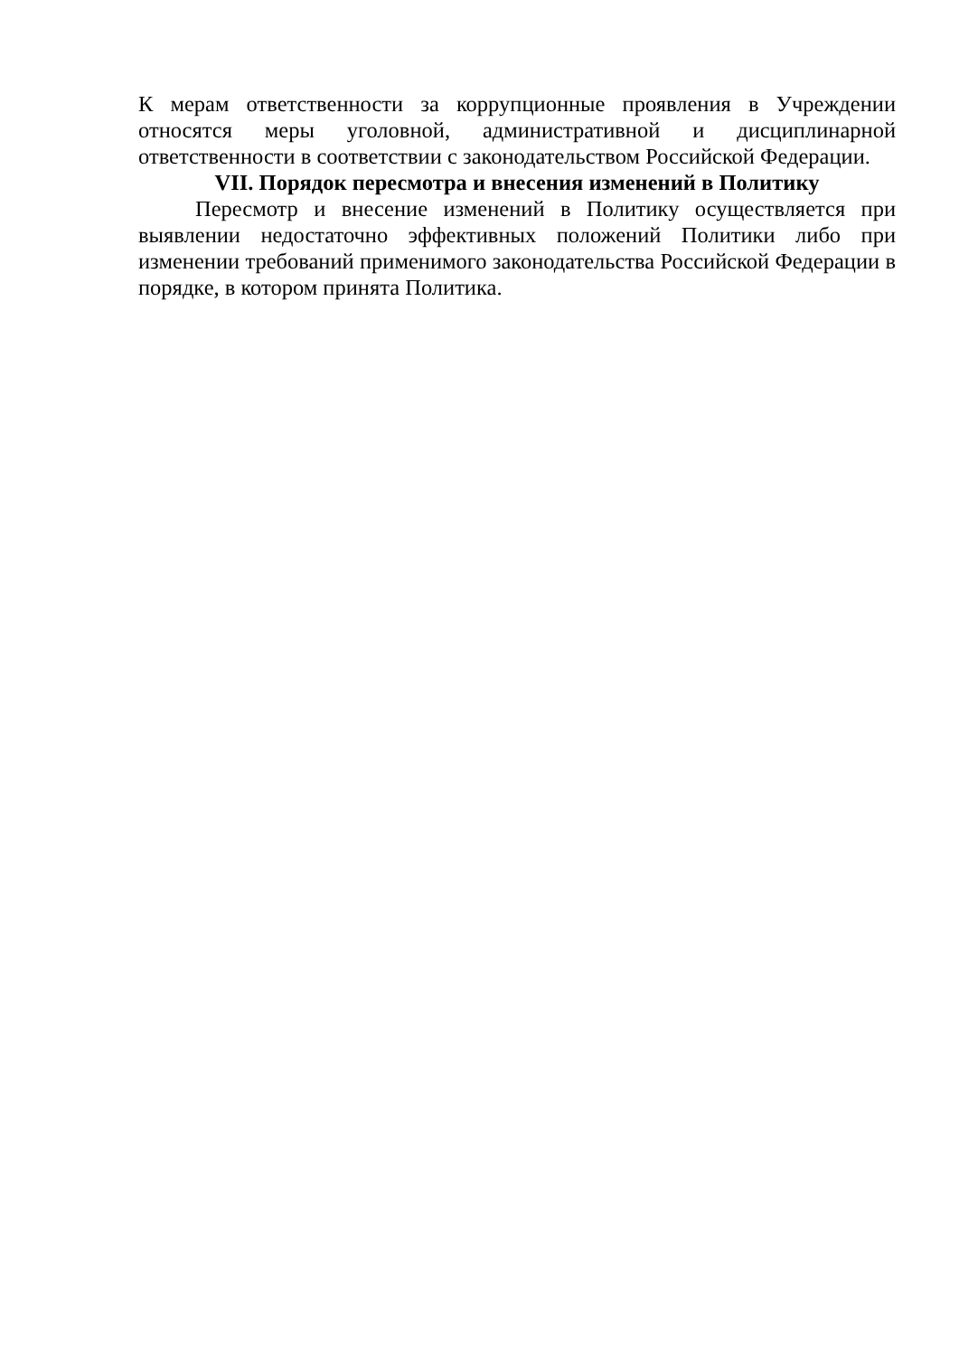К мерам ответственности за коррупционные проявления в Учреждении относятся меры уголовной, административной и дисциплинарной ответственности в соответствии с законодательством Российской Федерации.
VII. Порядок пересмотра и внесения изменений в Политику
Пересмотр и внесение изменений в Политику осуществляется при выявлении недостаточно эффективных положений Политики либо при изменении требований применимого законодательства Российской Федерации в порядке, в котором принята Политика.